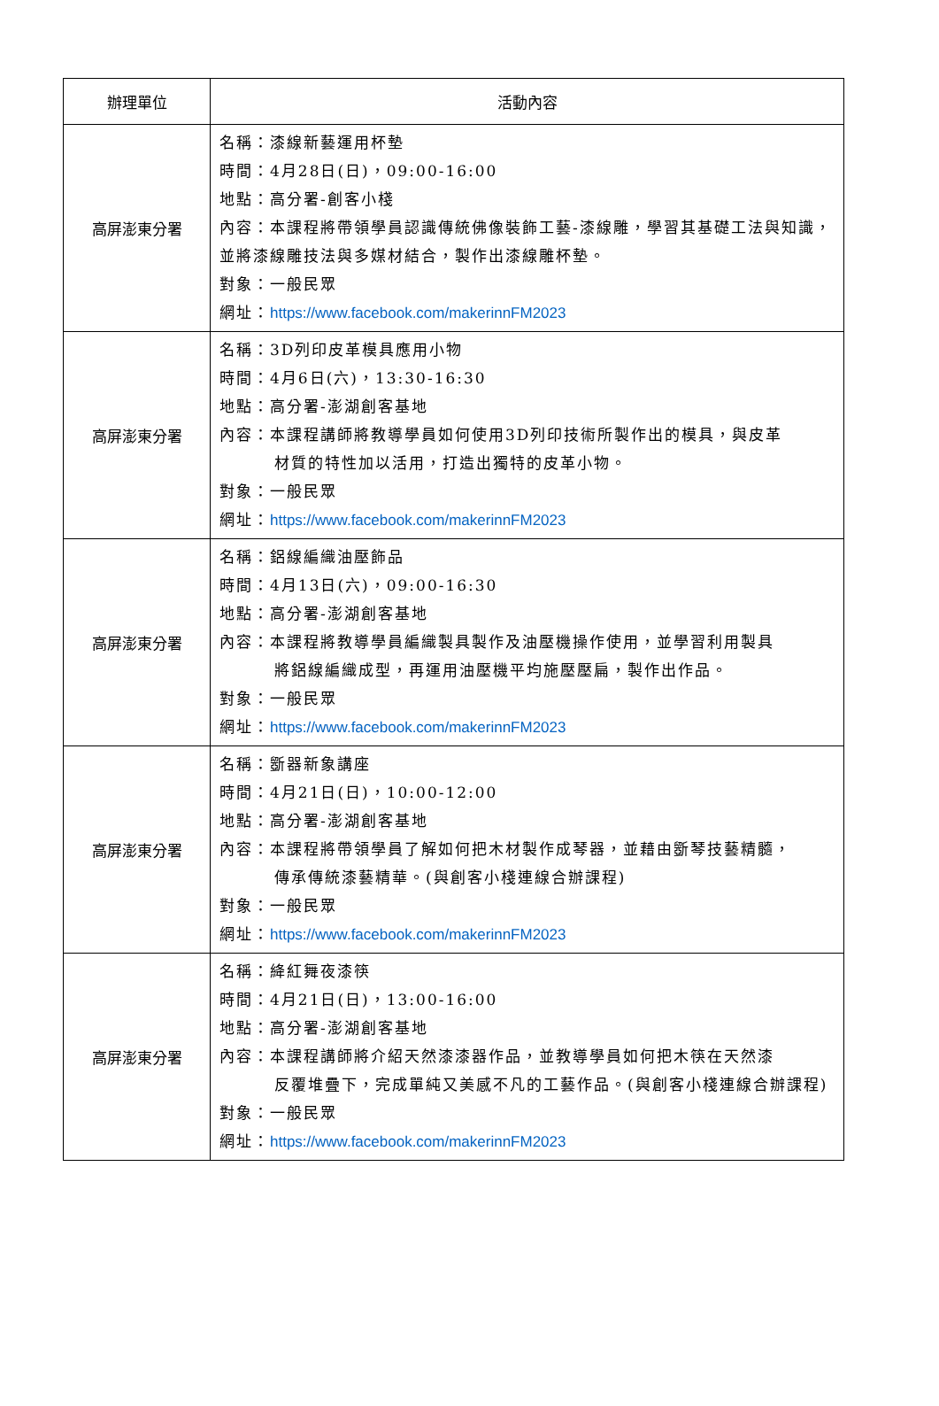| 辦理單位 | 活動內容 |
| --- | --- |
| 高屏澎東分署 | 名稱：漆線新藝運用杯墊 時間：4月28日(日)，09:00-16:00 地點：高分署-創客小棧 內容：本課程將帶領學員認識傳統佛像裝飾工藝-漆線雕，學習其基礎工法與知識，並將漆線雕技法與多媒材結合，製作出漆線雕杯墊。 對象：一般民眾 網址： https://www.facebook.com/makerinnFM2023 |
| 高屏澎東分署 | 名稱：3D列印皮革模具應用小物 時間：4月6日(六)，13:30-16:30 地點：高分署-澎湖創客基地 內容：本課程講師將教導學員如何使用3D列印技術所製作出的模具，與皮革 材質的特性加以活用，打造出獨特的皮革小物。 對象：一般民眾 網址： https://www.facebook.com/makerinnFM2023 |
| 高屏澎東分署 | 名稱：鋁線編織油壓飾品 時間：4月13日(六)，09:00-16:30 地點：高分署-澎湖創客基地 內容：本課程將教導學員編織製具製作及油壓機操作使用，並學習利用製具 將鋁線編織成型，再運用油壓機平均施壓壓扁，製作出作品。 對象：一般民眾 網址： https://www.facebook.com/makerinnFM2023 |
| 高屏澎東分署 | 名稱：斵器新象講座 時間：4月21日(日)，10:00-12:00 地點：高分署-澎湖創客基地 內容：本課程將帶領學員了解如何把木材製作成琴器，並藉由斵琴技藝精髓， 傳承傳統漆藝精華。(與創客小棧連線合辦課程) 對象：一般民眾 網址： https://www.facebook.com/makerinnFM2023 |
| 高屏澎東分署 | 名稱：絳紅舞夜漆筷 時間：4月21日(日)，13:00-16:00 地點：高分署-澎湖創客基地 內容：本課程講師將介紹天然漆漆器作品，並教導學員如何把木筷在天然漆 反覆堆疊下，完成單純又美感不凡的工藝作品。(與創客小棧連線合辦課程) 對象：一般民眾 網址： https://www.facebook.com/makerinnFM2023 |